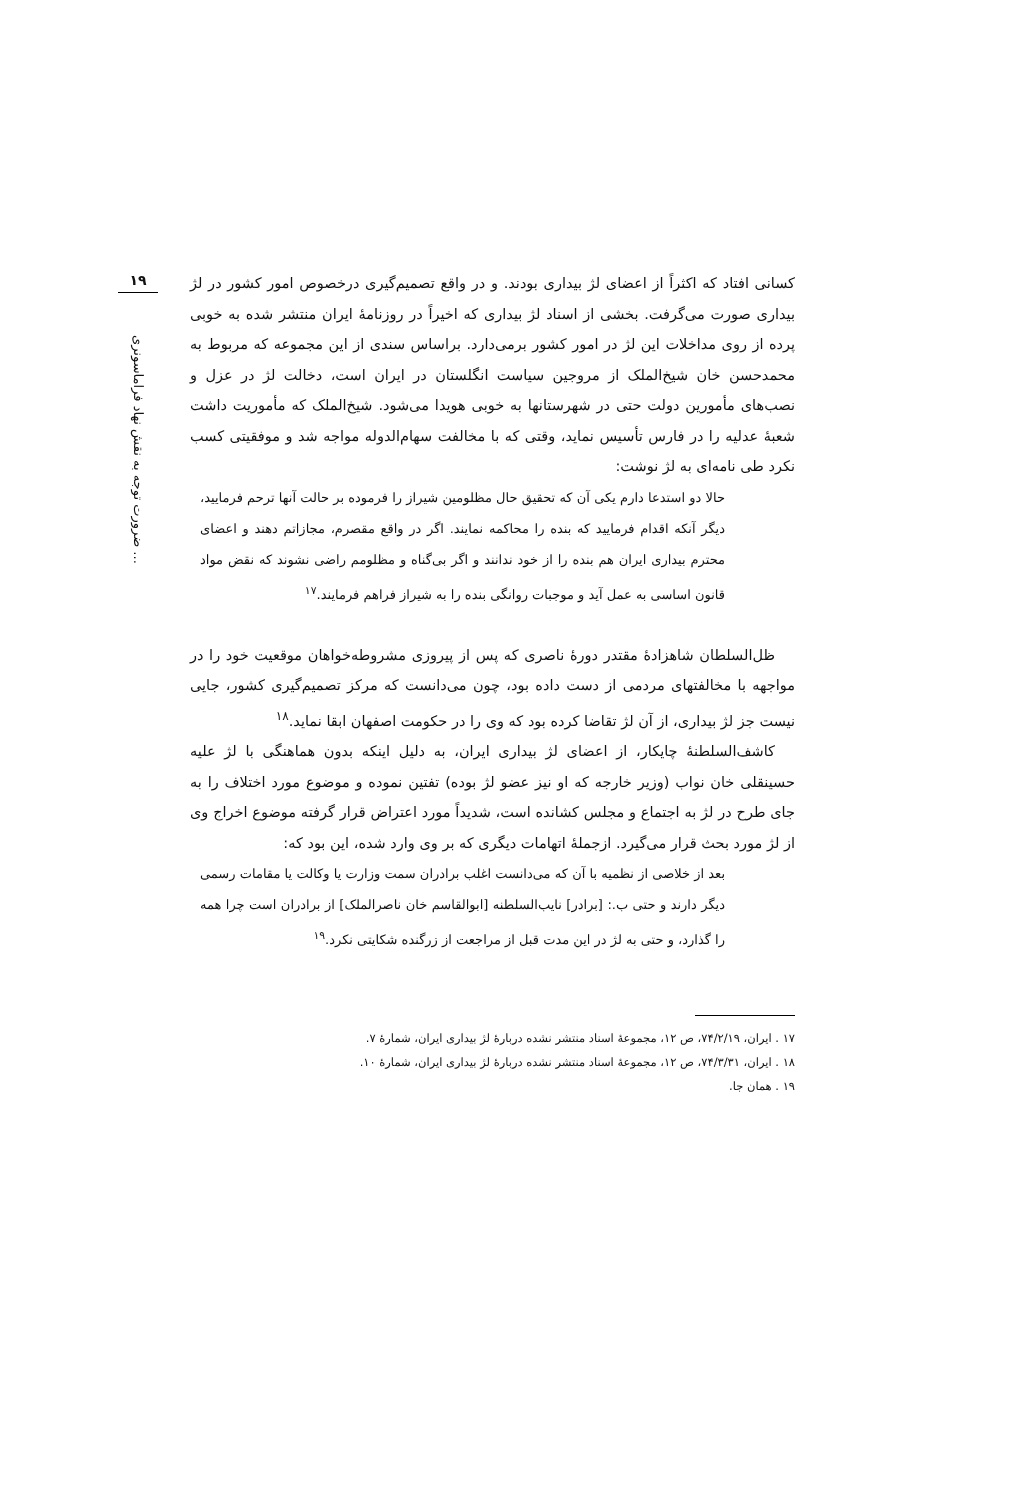۱۹
ضرورت توجه به نقش نهاد فراماسونری ...
کسانی افتاد که اکثراً از اعضای لژ بیداری بودند. و در واقع تصمیم‌گیری درخصوص امور کشور در لژ بیداری صورت می‌گرفت. بخشی از اسناد لژ بیداری که اخیراً در روزنامهٔ ایران منتشر شده به خوبی پرده از روی مداخلات این لژ در امور کشور برمی‌دارد. براساس سندی از این مجموعه که مربوط به محمدحسن خان شیخ‌الملک از مروجین سیاست انگلستان در ایران است، دخالت لژ در عزل و نصب‌های مأمورین دولت حتی در شهرستانها به خوبی هویدا می‌شود. شیخ‌الملک که مأموریت داشت شعبهٔ عدلیه را در فارس تأسیس نماید، وقتی که با مخالفت سهام‌الدوله مواجه شد و موفقیتی کسب نکرد طی نامه‌ای به لژ نوشت:
حالا دو استدعا دارم یکی آن که تحقیق حال مظلومین شیراز را فرموده بر حالت آنها ترحم فرمایید، دیگر آنکه اقدام فرمایید که بنده را محاکمه نمایند. اگر در واقع مقصرم، مجازاتم دهند و اعضای محترم بیداری ایران هم بنده را از خود ندانند و اگر بی‌گناه و مظلومم راضی نشوند که نقض مواد قانون اساسی به عمل آید و موجبات روانگی بنده را به شیراز فراهم فرمایند.<sup>۱۷</sup>
ظل‌السلطان شاهزادهٔ مقتدر دورهٔ ناصری که پس از پیروزی مشروطه‌خواهان موقعیت خود را در مواجهه با مخالفتهای مردمی از دست داده بود، چون می‌دانست که مرکز تصمیم‌گیری کشور، جایی نیست جز لژ بیداری، از آن لژ تقاضا کرده بود که وی را در حکومت اصفهان ابقا نماید.<sup>۱۸</sup>
کاشف‌السلطنهٔ چایکار، از اعضای لژ بیداری ایران، به دلیل اینکه بدون هماهنگی با لژ علیه حسینقلی خان نواب (وزیر خارجه که او نیز عضو لژ بوده) تفتین نموده و موضوع مورد اختلاف را به جای طرح در لژ به اجتماع و مجلس کشانده است، شدیداً مورد اعتراض قرار گرفته موضوع اخراج وی از لژ مورد بحث قرار می‌گیرد. ازجملهٔ اتهامات دیگری که بر وی وارد شده، این بود که:
بعد از خلاصی از نظمیه با آن که می‌دانست اغلب برادران سمت وزارت یا وکالت یا مقامات رسمی دیگر دارند و حتی ب.: [برادر] نایب‌السلطنه [ابوالقاسم خان ناصرالملک] از برادران است چرا همه را گذارد، و حتی به لژ در این مدت قبل از مراجعت از زرگنده شکایتی نکرد.<sup>۱۹</sup>
۱۷ . ایران، ۷۴/۲/۱۹، ص ۱۲، مجموعهٔ اسناد منتشر نشده دربارهٔ لژ بیداری ایران، شمارهٔ ۷.
۱۸ . ایران، ۷۴/۳/۳۱، ص ۱۲، مجموعهٔ اسناد منتشر نشده دربارهٔ لژ بیداری ایران، شمارهٔ ۱۰.
۱۹ . همان جا.